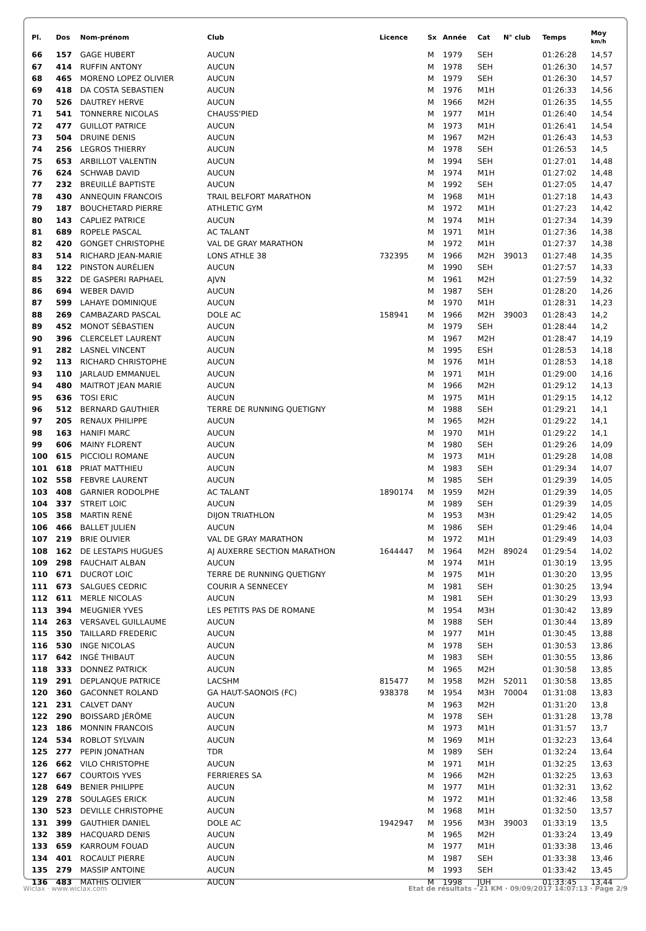| Pl. | Dos | Nom-prénom | Club | Licence | Sx | Année | Cat | N° club | Temps | Moy km/h |
| --- | --- | --- | --- | --- | --- | --- | --- | --- | --- | --- |
| 66 | 157 | GAGE HUBERT | AUCUN | | M | 1979 | SEH | | 01:26:28 | 14,57 |
| 67 | 414 | RUFFIN ANTONY | AUCUN | | M | 1978 | SEH | | 01:26:30 | 14,57 |
| 68 | 465 | MORENO LOPEZ OLIVIER | AUCUN | | M | 1979 | SEH | | 01:26:30 | 14,57 |
| 69 | 418 | DA COSTA SEBASTIEN | AUCUN | | M | 1976 | M1H | | 01:26:33 | 14,56 |
| 70 | 526 | DAUTREY HERVE | AUCUN | | M | 1966 | M2H | | 01:26:35 | 14,55 |
| 71 | 541 | TONNERRE NICOLAS | CHAUSS'PIED | | M | 1977 | M1H | | 01:26:40 | 14,54 |
| 72 | 477 | GUILLOT PATRICE | AUCUN | | M | 1973 | M1H | | 01:26:41 | 14,54 |
| 73 | 504 | DRUINE DENIS | AUCUN | | M | 1967 | M2H | | 01:26:43 | 14,53 |
| 74 | 256 | LEGROS THIERRY | AUCUN | | M | 1978 | SEH | | 01:26:53 | 14,5 |
| 75 | 653 | ARBILLOT VALENTIN | AUCUN | | M | 1994 | SEH | | 01:27:01 | 14,48 |
| 76 | 624 | SCHWAB DAVID | AUCUN | | M | 1974 | M1H | | 01:27:02 | 14,48 |
| 77 | 232 | BREUILLÉ BAPTISTE | AUCUN | | M | 1992 | SEH | | 01:27:05 | 14,47 |
| 78 | 430 | ANNEQUIN FRANCOIS | TRAIL BELFORT MARATHON | | M | 1968 | M1H | | 01:27:18 | 14,43 |
| 79 | 187 | BOUCHETARD PIERRE | ATHLETIC GYM | | M | 1972 | M1H | | 01:27:23 | 14,42 |
| 80 | 143 | CAPLIEZ PATRICE | AUCUN | | M | 1974 | M1H | | 01:27:34 | 14,39 |
| 81 | 689 | ROPELE PASCAL | AC TALANT | | M | 1971 | M1H | | 01:27:36 | 14,38 |
| 82 | 420 | GONGET CHRISTOPHE | VAL DE GRAY MARATHON | | M | 1972 | M1H | | 01:27:37 | 14,38 |
| 83 | 514 | RICHARD JEAN-MARIE | LONS ATHLE 38 | 732395 | M | 1966 | M2H | 39013 | 01:27:48 | 14,35 |
| 84 | 122 | PINSTON AURÉLIEN | AUCUN | | M | 1990 | SEH | | 01:27:57 | 14,33 |
| 85 | 322 | DE GASPERI RAPHAEL | AJVN | | M | 1961 | M2H | | 01:27:59 | 14,32 |
| 86 | 694 | WEBER DAVID | AUCUN | | M | 1987 | SEH | | 01:28:20 | 14,26 |
| 87 | 599 | LAHAYE DOMINIQUE | AUCUN | | M | 1970 | M1H | | 01:28:31 | 14,23 |
| 88 | 269 | CAMBAZARD PASCAL | DOLE AC | 158941 | M | 1966 | M2H | 39003 | 01:28:43 | 14,2 |
| 89 | 452 | MONOT SÉBASTIEN | AUCUN | | M | 1979 | SEH | | 01:28:44 | 14,2 |
| 90 | 396 | CLERCELET LAURENT | AUCUN | | M | 1967 | M2H | | 01:28:47 | 14,19 |
| 91 | 282 | LASNEL VINCENT | AUCUN | | M | 1995 | ESH | | 01:28:53 | 14,18 |
| 92 | 113 | RICHARD CHRISTOPHE | AUCUN | | M | 1976 | M1H | | 01:28:53 | 14,18 |
| 93 | 110 | JARLAUD EMMANUEL | AUCUN | | M | 1971 | M1H | | 01:29:00 | 14,16 |
| 94 | 480 | MAITROT JEAN MARIE | AUCUN | | M | 1966 | M2H | | 01:29:12 | 14,13 |
| 95 | 636 | TOSI ERIC | AUCUN | | M | 1975 | M1H | | 01:29:15 | 14,12 |
| 96 | 512 | BERNARD GAUTHIER | TERRE DE RUNNING QUETIGNY | | M | 1988 | SEH | | 01:29:21 | 14,1 |
| 97 | 205 | RENAUX PHILIPPE | AUCUN | | M | 1965 | M2H | | 01:29:22 | 14,1 |
| 98 | 163 | HANIFI MARC | AUCUN | | M | 1970 | M1H | | 01:29:22 | 14,1 |
| 99 | 606 | MAINY FLORENT | AUCUN | | M | 1980 | SEH | | 01:29:26 | 14,09 |
| 100 | 615 | PICCIOLI ROMANE | AUCUN | | M | 1973 | M1H | | 01:29:28 | 14,08 |
| 101 | 618 | PRIAT MATTHIEU | AUCUN | | M | 1983 | SEH | | 01:29:34 | 14,07 |
| 102 | 558 | FEBVRE LAURENT | AUCUN | | M | 1985 | SEH | | 01:29:39 | 14,05 |
| 103 | 408 | GARNIER RODOLPHE | AC TALANT | 1890174 | M | 1959 | M2H | | 01:29:39 | 14,05 |
| 104 | 337 | STREIT LOIC | AUCUN | | M | 1989 | SEH | | 01:29:39 | 14,05 |
| 105 | 358 | MARTIN RENÉ | DIJON TRIATHLON | | M | 1953 | M3H | | 01:29:42 | 14,05 |
| 106 | 466 | BALLET JULIEN | AUCUN | | M | 1986 | SEH | | 01:29:46 | 14,04 |
| 107 | 219 | BRIE OLIVIER | VAL DE GRAY MARATHON | | M | 1972 | M1H | | 01:29:49 | 14,03 |
| 108 | 162 | DE LESTAPIS HUGUES | AJ AUXERRE SECTION MARATHON | 1644447 | M | 1964 | M2H | 89024 | 01:29:54 | 14,02 |
| 109 | 298 | FAUCHAIT ALBAN | AUCUN | | M | 1974 | M1H | | 01:30:19 | 13,95 |
| 110 | 671 | DUCROT LOIC | TERRE DE RUNNING QUETIGNY | | M | 1975 | M1H | | 01:30:20 | 13,95 |
| 111 | 673 | SALGUES CEDRIC | COURIR A SENNECEY | | M | 1981 | SEH | | 01:30:25 | 13,94 |
| 112 | 611 | MERLE NICOLAS | AUCUN | | M | 1981 | SEH | | 01:30:29 | 13,93 |
| 113 | 394 | MEUGNIER YVES | LES PETITS PAS DE ROMANE | | M | 1954 | M3H | | 01:30:42 | 13,89 |
| 114 | 263 | VERSAVEL GUILLAUME | AUCUN | | M | 1988 | SEH | | 01:30:44 | 13,89 |
| 115 | 350 | TAILLARD FREDERIC | AUCUN | | M | 1977 | M1H | | 01:30:45 | 13,88 |
| 116 | 530 | INGE NICOLAS | AUCUN | | M | 1978 | SEH | | 01:30:53 | 13,86 |
| 117 | 642 | INGÉ THIBAUT | AUCUN | | M | 1983 | SEH | | 01:30:55 | 13,86 |
| 118 | 333 | DONNEZ PATRICK | AUCUN | | M | 1965 | M2H | | 01:30:58 | 13,85 |
| 119 | 291 | DEPLANQUE PATRICE | LACSHM | 815477 | M | 1958 | M2H | 52011 | 01:30:58 | 13,85 |
| 120 | 360 | GACONNET ROLAND | GA HAUT-SAONOIS (FC) | 938378 | M | 1954 | M3H | 70004 | 01:31:08 | 13,83 |
| 121 | 231 | CALVET DANY | AUCUN | | M | 1963 | M2H | | 01:31:20 | 13,8 |
| 122 | 290 | BOISSARD JÉRÔME | AUCUN | | M | 1978 | SEH | | 01:31:28 | 13,78 |
| 123 | 186 | MONNIN FRANCOIS | AUCUN | | M | 1973 | M1H | | 01:31:57 | 13,7 |
| 124 | 534 | ROBLOT SYLVAIN | AUCUN | | M | 1969 | M1H | | 01:32:23 | 13,64 |
| 125 | 277 | PEPIN JONATHAN | TDR | | M | 1989 | SEH | | 01:32:24 | 13,64 |
| 126 | 662 | VILO CHRISTOPHE | AUCUN | | M | 1971 | M1H | | 01:32:25 | 13,63 |
| 127 | 667 | COURTOIS YVES | FERRIERES SA | | M | 1966 | M2H | | 01:32:25 | 13,63 |
| 128 | 649 | BENIER PHILIPPE | AUCUN | | M | 1977 | M1H | | 01:32:31 | 13,62 |
| 129 | 278 | SOULAGES ERICK | AUCUN | | M | 1972 | M1H | | 01:32:46 | 13,58 |
| 130 | 523 | DEVILLE CHRISTOPHE | AUCUN | | M | 1968 | M1H | | 01:32:50 | 13,57 |
| 131 | 399 | GAUTHIER DANIEL | DOLE AC | 1942947 | M | 1956 | M3H | 39003 | 01:33:19 | 13,5 |
| 132 | 389 | HACQUARD DENIS | AUCUN | | M | 1965 | M2H | | 01:33:24 | 13,49 |
| 133 | 659 | KARROUM FOUAD | AUCUN | | M | 1977 | M1H | | 01:33:38 | 13,46 |
| 134 | 401 | ROCAULT PIERRE | AUCUN | | M | 1987 | SEH | | 01:33:38 | 13,46 |
| 135 | 279 | MASSIP ANTOINE | AUCUN | | M | 1993 | SEH | | 01:33:42 | 13,45 |
| 136 | 483 | MATHIS OLIVIER | AUCUN | | M | 1998 | JUH | | 01:33:45 | 13,44 |
Wiclax · www.wiclax.com Etat de résultats - 21 KM · 09/09/2017 14:07:13 · Page 2/9